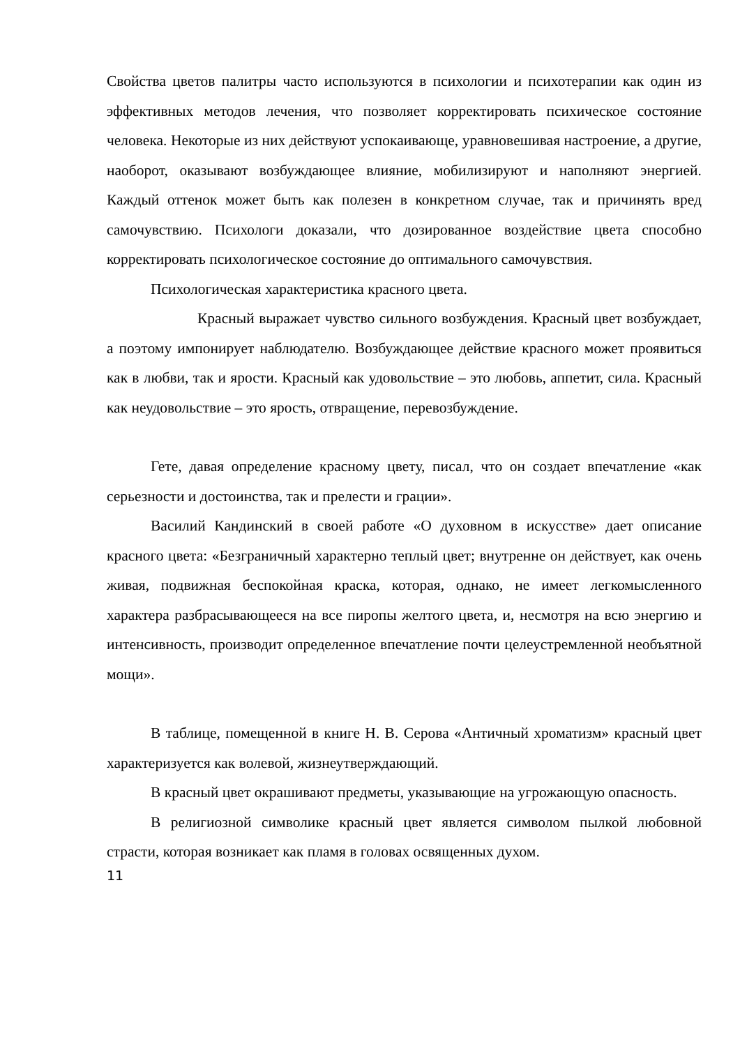Свойства цветов палитры часто используются в психологии и психотерапии как один из эффективных методов лечения, что позволяет корректировать психическое состояние человека. Некоторые из них действуют успокаивающе, уравновешивая настроение, а другие, наоборот, оказывают возбуждающее влияние, мобилизируют и наполняют энергией. Каждый оттенок может быть как полезен в конкретном случае, так и причинять вред самочувствию. Психологи доказали, что дозированное воздействие цвета способно корректировать психологическое состояние до оптимального самочувствия.
Психологическая характеристика красного цвета.
Красный выражает чувство сильного возбуждения. Красный цвет возбуждает, а поэтому импонирует наблюдателю. Возбуждающее действие красного может проявиться как в любви, так и ярости. Красный как удовольствие – это любовь, аппетит, сила. Красный как неудовольствие – это ярость, отвращение, перевозбуждение.
Гете, давая определение красному цвету, писал, что он создает впечатление «как серьезности и достоинства, так и прелести и грации».
Василий Кандинский в своей работе «О духовном в искусстве» дает описание красного цвета: «Безграничный характерно теплый цвет; внутренне он действует, как очень живая, подвижная беспокойная краска, которая, однако, не имеет легкомысленного характера разбрасывающееся на все пиропы желтого цвета, и, несмотря на всю энергию и интенсивность, производит определенное впечатление почти целеустремленной необъятной мощи».
В таблице, помещенной в книге Н. В. Серова «Античный хроматизм» красный цвет характеризуется как волевой, жизнеутверждающий.
В красный цвет окрашивают предметы, указывающие на угрожающую опасность.
В религиозной символике красный цвет является символом пылкой любовной страсти, которая возникает как пламя в головах освященных духом.
11